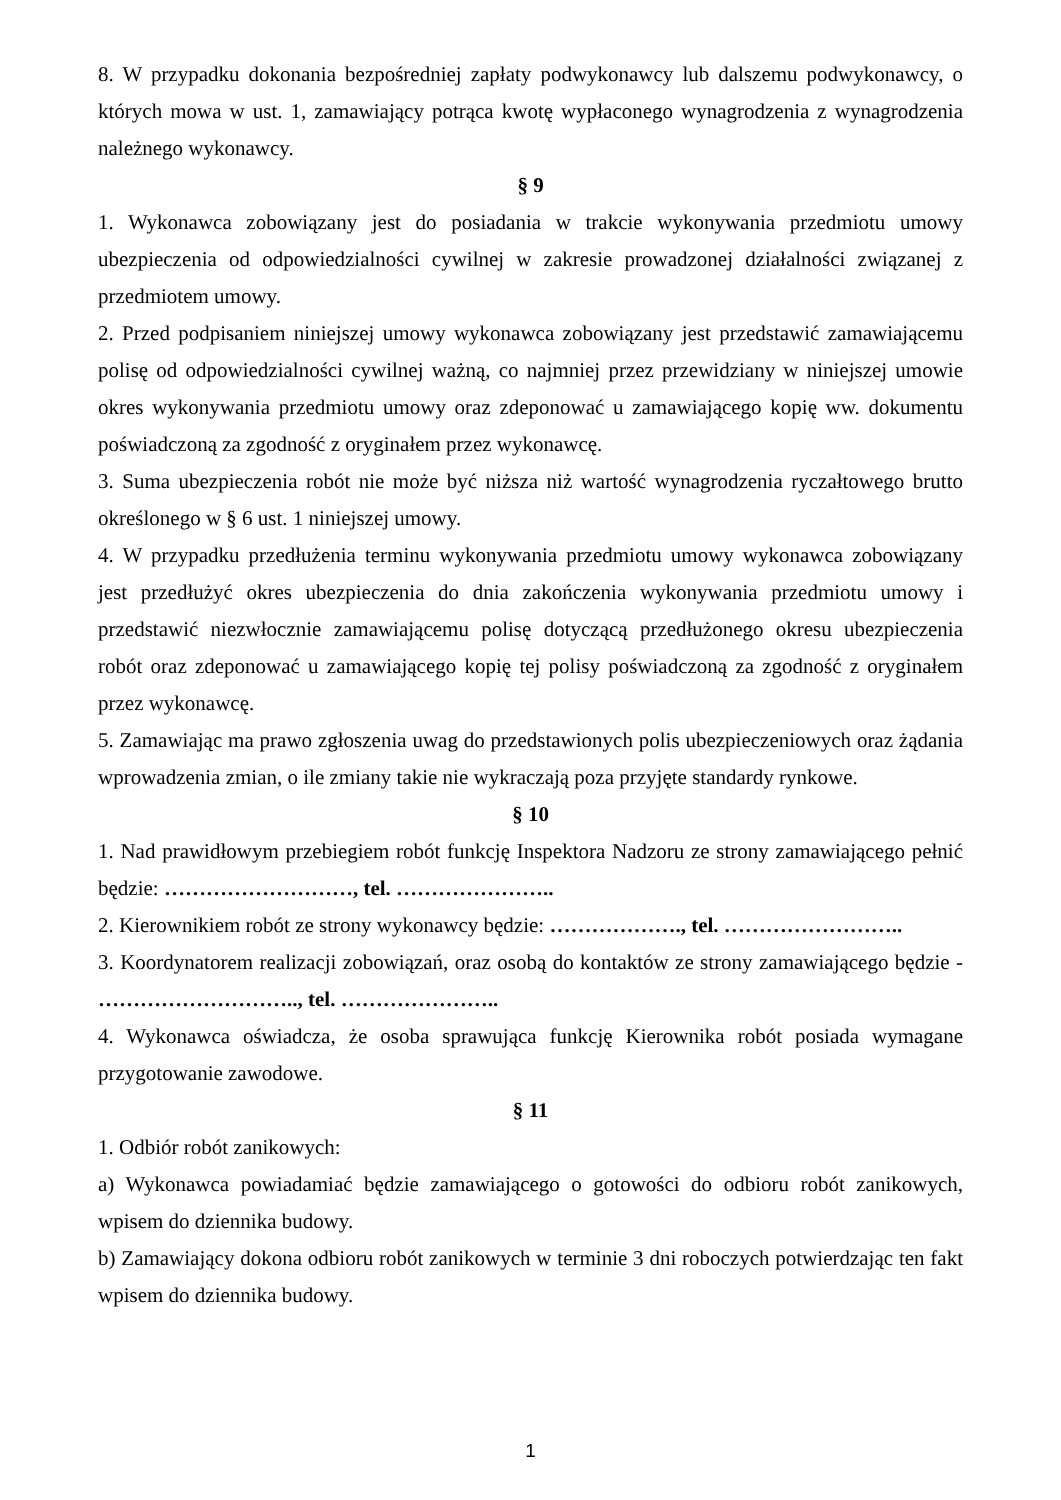8. W przypadku dokonania bezpośredniej zapłaty podwykonawcy lub dalszemu podwykonawcy, o których mowa w ust. 1, zamawiający potrąca kwotę wypłaconego wynagrodzenia z wynagrodzenia należnego wykonawcy.
§ 9
1. Wykonawca zobowiązany jest do posiadania w trakcie wykonywania przedmiotu umowy ubezpieczenia od odpowiedzialności cywilnej w zakresie prowadzonej działalności związanej z przedmiotem umowy.
2. Przed podpisaniem niniejszej umowy wykonawca zobowiązany jest przedstawić zamawiającemu polisę od odpowiedzialności cywilnej ważną, co najmniej przez przewidziany w niniejszej umowie okres wykonywania przedmiotu umowy oraz zdeponować u zamawiającego kopię ww. dokumentu poświadczoną za zgodność z oryginałem przez wykonawcę.
3. Suma ubezpieczenia robót nie może być niższa niż wartość wynagrodzenia ryczałtowego brutto określonego w § 6 ust. 1 niniejszej umowy.
4. W przypadku przedłużenia terminu wykonywania przedmiotu umowy wykonawca zobowiązany jest przedłużyć okres ubezpieczenia do dnia zakończenia wykonywania przedmiotu umowy i przedstawić niezwłocznie zamawiającemu polisę dotyczącą przedłużonego okresu ubezpieczenia robót oraz zdeponować u zamawiającego kopię tej polisy poświadczoną za zgodność z oryginałem przez wykonawcę.
5. Zamawiając ma prawo zgłoszenia uwag do przedstawionych polis ubezpieczeniowych oraz żądania wprowadzenia zmian, o ile zmiany takie nie wykraczają poza przyjęte standardy rynkowe.
§ 10
1. Nad prawidłowym przebiegiem robót funkcję Inspektora Nadzoru ze strony zamawiającego pełnić będzie: ………………………, tel. …………………..
2. Kierownikiem robót ze strony wykonawcy będzie: ………………., tel. ……………………..
3. Koordynatorem realizacji zobowiązań, oraz osobą do kontaktów ze strony zamawiającego będzie - ……………………….., tel. …………………..
4. Wykonawca oświadcza, że osoba sprawująca funkcję Kierownika robót posiada wymagane przygotowanie zawodowe.
§ 11
1. Odbiór robót zanikowych:
a) Wykonawca powiadamiać będzie zamawiającego o gotowości do odbioru robót zanikowych, wpisem do dziennika budowy.
b) Zamawiający dokona odbioru robót zanikowych w terminie 3 dni roboczych potwierdzając ten fakt wpisem do dziennika budowy.
1